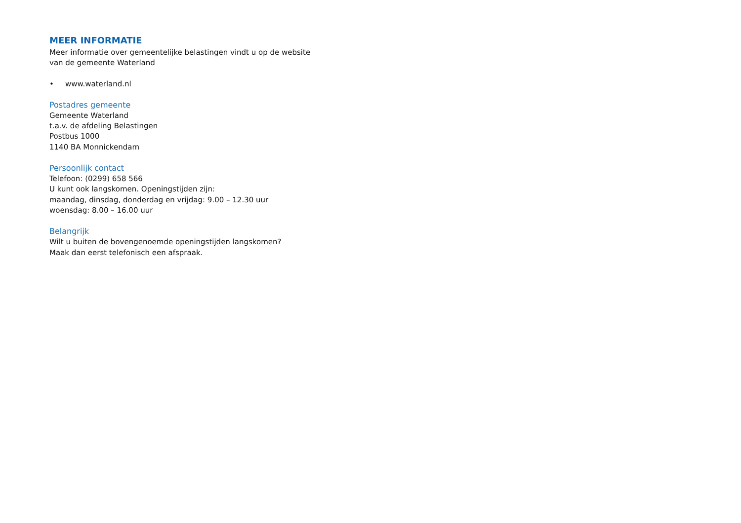MEER INFORMATIE
Meer informatie over gemeentelijke belastingen vindt u op de website
van de gemeente Waterland
• www.waterland.nl
Postadres gemeente
Gemeente Waterland
t.a.v. de afdeling Belastingen
Postbus 1000
1140 BA Monnickendam
Persoonlijk contact
Telefoon: (0299) 658 566
U kunt ook langskomen. Openingstijden zijn:
maandag, dinsdag, donderdag en vrijdag: 9.00 – 12.30 uur
woensdag: 8.00 – 16.00 uur
Belangrijk
Wilt u buiten de bovengenoemde openingstijden langskomen?
Maak dan eerst telefonisch een afspraak.